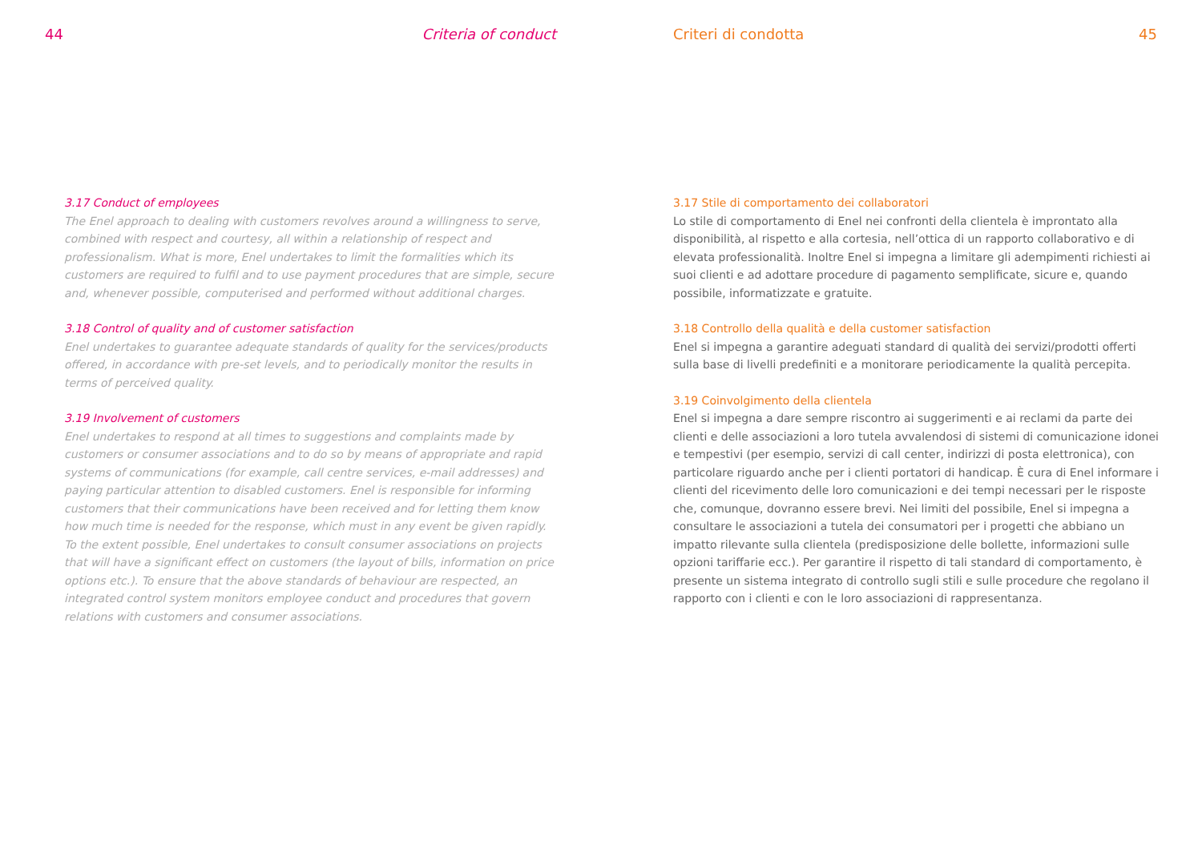44 Criteria of conduct
3.17 Conduct of employees
The Enel approach to dealing with customers revolves around a willingness to serve, combined with respect and courtesy, all within a relationship of respect and professionalism. What is more, Enel undertakes to limit the formalities which its customers are required to fulfil and to use payment procedures that are simple, secure and, whenever possible, computerised and performed without additional charges.
3.18 Control of quality and of customer satisfaction
Enel undertakes to guarantee adequate standards of quality for the services/products offered, in accordance with pre-set levels, and to periodically monitor the results in terms of perceived quality.
3.19 Involvement of customers
Enel undertakes to respond at all times to suggestions and complaints made by customers or consumer associations and to do so by means of appropriate and rapid systems of communications (for example, call centre services, e-mail addresses) and paying particular attention to disabled customers. Enel is responsible for informing customers that their communications have been received and for letting them know how much time is needed for the response, which must in any event be given rapidly. To the extent possible, Enel undertakes to consult consumer associations on projects that will have a significant effect on customers (the layout of bills, information on price options etc.). To ensure that the above standards of behaviour are respected, an integrated control system monitors employee conduct and procedures that govern relations with customers and consumer associations.
Criteri di condotta 45
3.17 Stile di comportamento dei collaboratori
Lo stile di comportamento di Enel nei confronti della clientela è improntato alla disponibilità, al rispetto e alla cortesia, nell’ottica di un rapporto collaborativo e di elevata professionalità. Inoltre Enel si impegna a limitare gli adempimenti richiesti ai suoi clienti e ad adottare procedure di pagamento semplificate, sicure e, quando possibile, informatizzate e gratuite.
3.18 Controllo della qualità e della customer satisfaction
Enel si impegna a garantire adeguati standard di qualità dei servizi/prodotti offerti sulla base di livelli predefiniti e a monitorare periodicamente la qualità percepita.
3.19 Coinvolgimento della clientela
Enel si impegna a dare sempre riscontro ai suggerimenti e ai reclami da parte dei clienti e delle associazioni a loro tutela avvalendosi di sistemi di comunicazione idonei e tempestivi (per esempio, servizi di call center, indirizzi di posta elettronica), con particolare riguardo anche per i clienti portatori di handicap. È cura di Enel informare i clienti del ricevimento delle loro comunicazioni e dei tempi necessari per le risposte che, comunque, dovranno essere brevi. Nei limiti del possibile, Enel si impegna a consultare le associazioni a tutela dei consumatori per i progetti che abbiano un impatto rilevante sulla clientela (predisposizione delle bollette, informazioni sulle opzioni tariffarie ecc.). Per garantire il rispetto di tali standard di comportamento, è presente un sistema integrato di controllo sugli stili e sulle procedure che regolano il rapporto con i clienti e con le loro associazioni di rappresentanza.